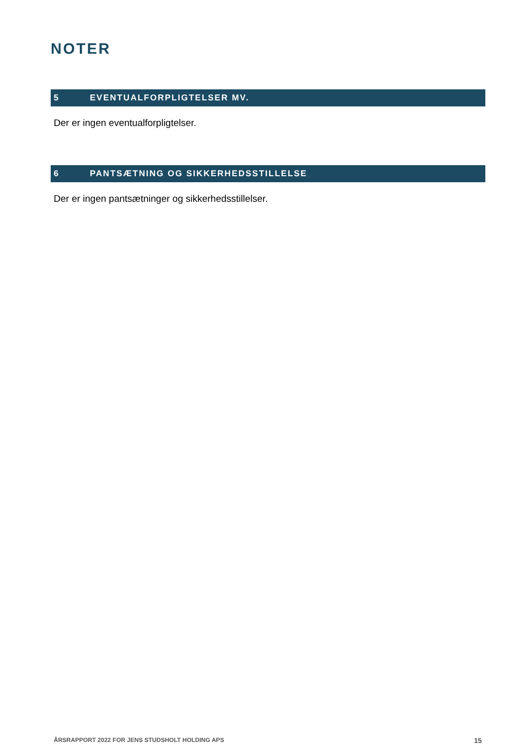NOTER
5 EVENTUALFORPLIGTELSER MV.
Der er ingen eventualforpligtelser.
6 PANTSÆTNING OG SIKKERHEDSSTILLELSE
Der er ingen pantsætninger og sikkerhedsstillelser.
ÅRSRAPPORT 2022 FOR JENS STUDSHOLT HOLDING APS 15